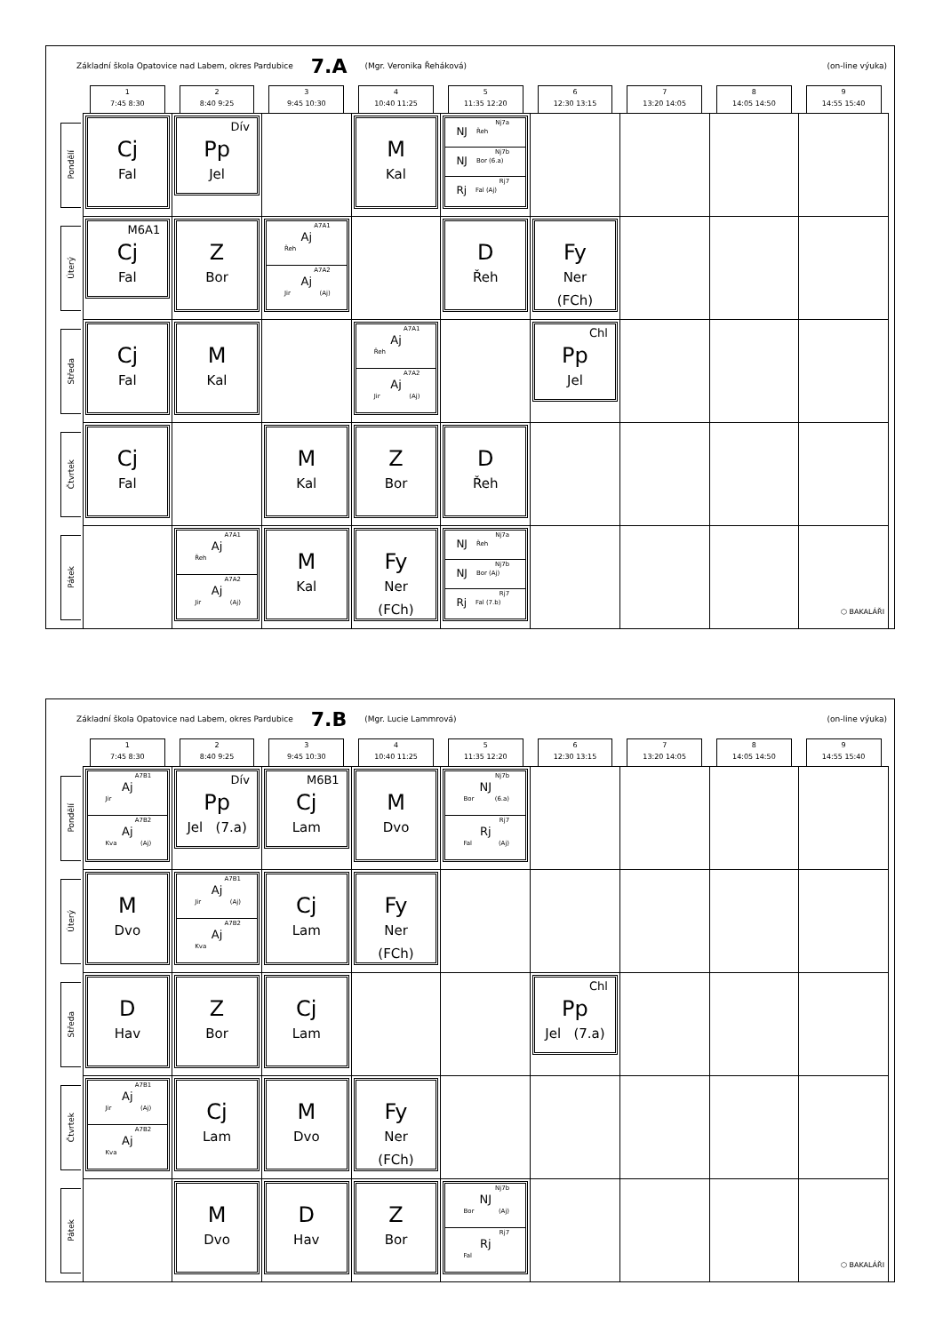Základní škola Opatovice nad Labem, okres Pardubice 7.A (Mgr. Veronika Řeháková) (on-line výuka)
| | 1 7:45 8:30 | 2 8:40 9:25 | 3 9:45 10:30 | 4 10:40 11:25 | 5 11:35 12:20 | 6 12:30 13:15 | 7 13:20 14:05 | 8 14:05 14:50 | 9 14:55 15:40 |
| Pondělí | Cj Fal | Dív Pp Jel | | M Kal | Nj7a NJ Řeh Nj7b NJ Bor (6.a) Rj7 Rj Fal (Aj) | | | | |
| Úterý | M6A1 Cj Fal | Z Bor | A7A1 Aj Řeh A7A2 Aj Jir (Aj) | | D Řeh | Fy Ner (FCh) | | | |
| Středa | Cj Fal | M Kal | | A7A1 Aj Řeh A7A2 Aj Jir (Aj) | | Chl Pp Jel | | | |
| Čtvrtek | Cj Fal | | M Kal | Z Bor | D Řeh | | | | |
| Pátek | | A7A1 Aj Řeh A7A2 Aj Jir (Aj) | M Kal | Fy Ner (FCh) | Nj7a NJ Řeh Nj7b NJ Bor (Aj) Rj7 Rj Fal (7.b) | | | | ⬡ BAKALÁŘI |
Základní škola Opatovice nad Labem, okres Pardubice 7.B (Mgr. Lucie Lammrová) (on-line výuka)
| | 1 7:45 8:30 | 2 8:40 9:25 | 3 9:45 10:30 | 4 10:40 11:25 | 5 11:35 12:20 | 6 12:30 13:15 | 7 13:20 14:05 | 8 14:05 14:50 | 9 14:55 15:40 |
| Pondělí | A7B1 Aj Jir A7B2 Aj Kva (Aj) | Dív Pp Jel (7.a) | M6B1 Cj Lam | M Dvo | Nj7b NJ Bor (6.a) Rj7 Rj Fal (Aj) | | | | |
| Úterý | M Dvo | A7B1 Aj Jir (Aj) A7B2 Aj Kva | Cj Lam | Fy Ner (FCh) | | | | | |
| Středa | D Hav | Z Bor | Cj Lam | | | Chl Pp Jel (7.a) | | | |
| Čtvrtek | A7B1 Aj Jir (Aj) A7B2 Aj Kva | Cj Lam | M Dvo | Fy Ner (FCh) | | | | | |
| Pátek | | M Dvo | D Hav | Z Bor | Nj7b NJ Bor (Aj) Rj7 Rj Fal | | | | ⬡ BAKALÁŘI |